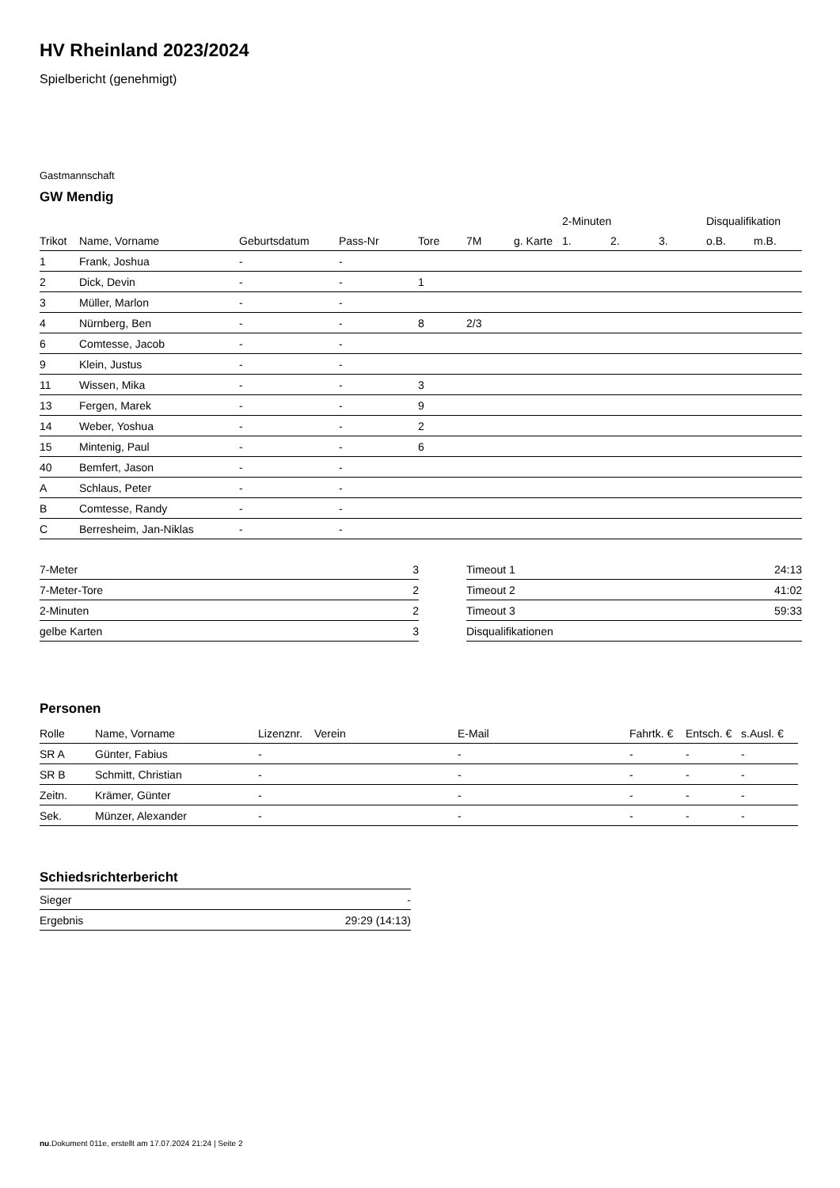HV Rheinland 2023/2024
Spielbericht (genehmigt)
Gastmannschaft
GW Mendig
| | | | | | | | 2-Minuten | | | Disqualifikation | |
| --- | --- | --- | --- | --- | --- | --- | --- | --- | --- | --- | --- |
| Trikot | Name, Vorname | Geburtsdatum | Pass-Nr | Tore | 7M | g. Karte | 1. | 2. | 3. | o.B. | m.B. |
| 1 | Frank, Joshua | - | - | | | | | | | | |
| 2 | Dick, Devin | - | - | 1 | | | | | | | |
| 3 | Müller, Marlon | - | - | | | | | | | | |
| 4 | Nürnberg, Ben | - | - | 8 | 2/3 | | | | | | |
| 6 | Comtesse, Jacob | - | - | | | | | | | | |
| 9 | Klein, Justus | - | - | | | | | | | | |
| 11 | Wissen, Mika | - | - | 3 | | | | | | | |
| 13 | Fergen, Marek | - | - | 9 | | | | | | | |
| 14 | Weber, Yoshua | - | - | 2 | | | | | | | |
| 15 | Mintenig, Paul | - | - | 6 | | | | | | | |
| 40 | Bemfert, Jason | - | - | | | | | | | | |
| A | Schlaus, Peter | - | - | | | | | | | | |
| B | Comtesse, Randy | - | - | | | | | | | | |
| C | Berresheim, Jan-Niklas | - | - | | | | | | | | |
| 7-Meter | 3 |
| 7-Meter-Tore | 2 |
| 2-Minuten | 2 |
| gelbe Karten | 3 |
| Timeout 1 | 24:13 |
| Timeout 2 | 41:02 |
| Timeout 3 | 59:33 |
| Disqualifikationen | |
Personen
| Rolle | Name, Vorname | Lizenznr. | Verein | E-Mail | Fahrtk. € | Entsch. € | s.Ausl. € |
| --- | --- | --- | --- | --- | --- | --- | --- |
| SR A | Günter, Fabius | - | | - | - | - | - |
| SR B | Schmitt, Christian | - | | - | - | - | - |
| Zeitn. | Krämer, Günter | - | | - | - | - | - |
| Sek. | Münzer, Alexander | - | | - | - | - | - |
Schiedsrichterbericht
| Sieger | - |
| Ergebnis | 29:29 (14:13) |
nu.Dokument 011e, erstellt am 17.07.2024 21:24 | Seite 2